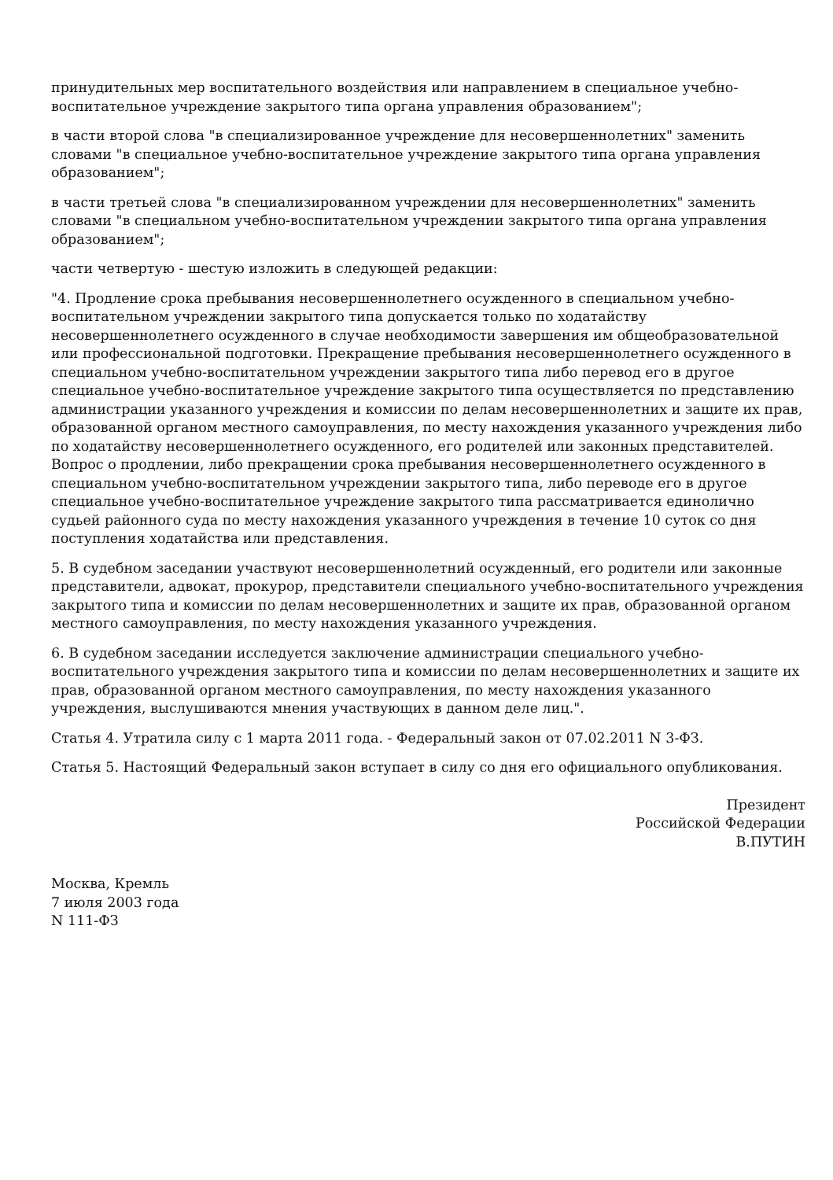принудительных мер воспитательного воздействия или направлением в специальное учебно-воспитательное учреждение закрытого типа органа управления образованием";
в части второй слова "в специализированное учреждение для несовершеннолетних" заменить словами "в специальное учебно-воспитательное учреждение закрытого типа органа управления образованием";
в части третьей слова "в специализированном учреждении для несовершеннолетних" заменить словами "в специальном учебно-воспитательном учреждении закрытого типа органа управления образованием";
части четвертую - шестую изложить в следующей редакции:
"4. Продление срока пребывания несовершеннолетнего осужденного в специальном учебно-воспитательном учреждении закрытого типа допускается только по ходатайству несовершеннолетнего осужденного в случае необходимости завершения им общеобразовательной или профессиональной подготовки. Прекращение пребывания несовершеннолетнего осужденного в специальном учебно-воспитательном учреждении закрытого типа либо перевод его в другое специальное учебно-воспитательное учреждение закрытого типа осуществляется по представлению администрации указанного учреждения и комиссии по делам несовершеннолетних и защите их прав, образованной органом местного самоуправления, по месту нахождения указанного учреждения либо по ходатайству несовершеннолетнего осужденного, его родителей или законных представителей. Вопрос о продлении, либо прекращении срока пребывания несовершеннолетнего осужденного в специальном учебно-воспитательном учреждении закрытого типа, либо переводе его в другое специальное учебно-воспитательное учреждение закрытого типа рассматривается единолично судьей районного суда по месту нахождения указанного учреждения в течение 10 суток со дня поступления ходатайства или представления.
5. В судебном заседании участвуют несовершеннолетний осужденный, его родители или законные представители, адвокат, прокурор, представители специального учебно-воспитательного учреждения закрытого типа и комиссии по делам несовершеннолетних и защите их прав, образованной органом местного самоуправления, по месту нахождения указанного учреждения.
6. В судебном заседании исследуется заключение администрации специального учебно-воспитательного учреждения закрытого типа и комиссии по делам несовершеннолетних и защите их прав, образованной органом местного самоуправления, по месту нахождения указанного учреждения, выслушиваются мнения участвующих в данном деле лиц.".
Статья 4. Утратила силу с 1 марта 2011 года. - Федеральный закон от 07.02.2011 N 3-ФЗ.
Статья 5. Настоящий Федеральный закон вступает в силу со дня его официального опубликования.
Президент
Российской Федерации
В.ПУТИН
Москва, Кремль
7 июля 2003 года
N 111-ФЗ